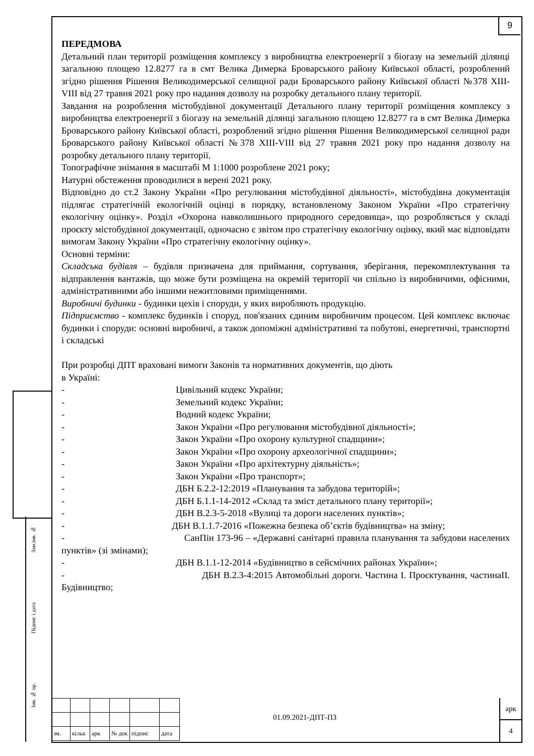9
Зам.інв. №
Підпис і дата
Інв. № ор.
ПЕРЕДМОВА
Детальний план території розміщення комплексу з виробництва електроенергії з біогазу на земельній ділянці загальною площею 12.8277 га в смт Велика Димерка Броварського району Київської області, розроблений згідно рішення Рішення Великодимерської селищної ради Броварського району Київської області №378 XIII-VIII від 27 травня 2021 року про надання дозволу на розробку детального плану території.
Завдання на розроблення містобудівної документації Детального плану території розміщення комплексу з виробництва електроенергії з біогазу на земельній ділянці загальною площею 12.8277 га в смт Велика Димерка Броварського району Київської області, розроблений згідно рішення Рішення Великодимерської селищної ради Броварського району Київської області №378 XIII-VIII від 27 травня 2021 року про надання дозволу на розробку детального плану території.
Топографічне знімання в масштабі М 1:1000 розроблене 2021 року;
Натурні обстеження проводилися в верені 2021 року.
Відповідно до ст.2 Закону України «Про регулювання містобудівної діяльності», містобудівна документація підлягає стратегічній екологічній оцінці в порядку, встановленому Законом України «Про стратегічну екологічну оцінку». Розділ «Охорона навколишнього природного середовища», що розробляється у складі проєкту містобудівної документації, одночасно є звітом про стратегічну екологічну оцінку, який має відповідати вимогам Закону України «Про стратегічну екологічну оцінку».
Основні терміни:
Складська будівля – будівля призначена для приймання, сортування, зберігання, перекомплектування та відправлення вантажів, що може бути розміщена на окремій території чи спільно із виробничими, офісними, адміністративними або іншими нежитловими приміщеннями.
Виробничі будинки - будинки цехів і споруди, у яких виробляють продукцію.
Підприємство - комплекс будинків і споруд, пов'язаних єдиним виробничим процесом. Цей комплекс включає будинки і споруди: основні виробничі, а також допоміжні адміністративні та побутові, енергетичні, транспортні і складські
При розробці ДПТ враховані вимоги Законів та нормативних документів, що діють
в Україні:
- Цивільний кодекс України;
- Земельний кодекс України;
- Водний кодекс України;
- Закон України «Про регулювання містобудівної діяльності»;
- Закон України «Про охорону культурної спадщини»;
- Закон України «Про охорону археологічної спадщини»;
- Закон України «Про архітектурну діяльність»;
- Закон України «Про транспорт»;
- ДБН Б.2.2-12:2019 «Планування та забудова територій»;
- ДБН Б.1.1-14-2012 «Склад та зміст детального плану території»;
- ДБН В.2.3-5-2018 «Вулиці та дороги населених пунктів»;
- ДБН В.1.1.7-2016 «Пожежна безпека об’єктів будівництва» на зміну;
- СанПін 173-96 – «Державні санітарні правила планування та забудови населених пунктів» (зі змінами);
- ДБН В.1.1-12-2014 «Будівництво в сейсмічних районах України»;
- ДБН В.2.3-4:2015 Автомобільні дороги. Частина I. Проєктування, частинаII. Будівництво;
| зм. | кільк | арк | № док | підпис | дата |
01.09.2021-ДПТ-ПЗ
арк
4